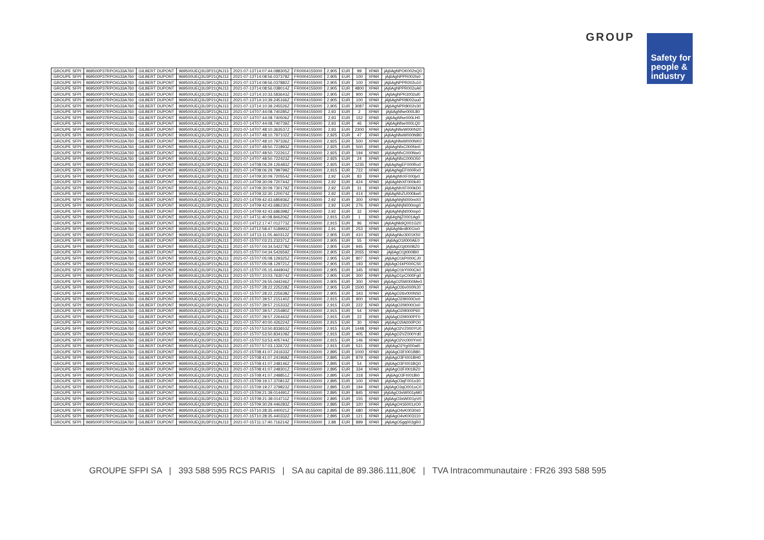GROUP
Safety for people & industry
| GROUPE SFPI | 969500P37RPOIG33A760 | GILBERT DUPONT | 969500UEQ3U3P21QNJ13 | 2021-07-13T14:07:44.088305Z | FR0004155000 | 2,905 | EUR | 99 | XPAR | jAj6AgNPOK002sQ0 |
| GROUPE SFPI | 969500P37RPOIG33A760 | GILBERT DUPONT | 969500UEQ3U3P21QNJ13 | 2021-07-13T14:08:56.037378Z | FR0004155000 | 2,905 | EUR | 100 | XPAR | jAj6AgNPPR002ts0 |
| GROUPE SFPI | 969500P37RPOIG33A760 | GILBERT DUPONT | 969500UEQ3U3P21QNJ13 | 2021-07-13T14:08:56.037882Z | FR0004155000 | 2,905 | EUR | 100 | XPAR | jAj6AgNPPR002u10 |
| GROUPE SFPI | 969500P37RPOIG33A760 | GILBERT DUPONT | 969500UEQ3U3P21QNJ13 | 2021-07-13T14:08:56.038014Z | FR0004155000 | 2,905 | EUR | 4800 | XPAR | jAj6AgNPPR002uA0 |
| GROUPE SFPI | 969500P37RPOIG33A760 | GILBERT DUPONT | 969500UEQ3U3P21QNJ13 | 2021-07-13T14:10:33.583643Z | FR0004155000 | 2,905 | EUR | 900 | XPAR | jAj6AgNPR3002ul0 |
| GROUPE SFPI | 969500P37RPOIG33A760 | GILBERT DUPONT | 969500UEQ3U3P21QNJ13 | 2021-07-13T14:10:39.245166Z | FR0004155000 | 2,905 | EUR | 100 | XPAR | jAj6AgNPR8002uu0 |
| GROUPE SFPI | 969500P37RPOIG33A760 | GILBERT DUPONT | 969500UEQ3U3P21QNJ13 | 2021-07-13T14:10:39.245526Z | FR0004155000 | 2,905 | EUR | 3087 | XPAR | jAj6AgNPR8002v30 |
| GROUPE SFPI | 969500P37RPOIG33A760 | GILBERT DUPONT | 969500UEQ3U3P21QNJ13 | 2021-07-14T07:44:08.740285Z | FR0004155000 | 2,93 | EUR | 2 | XPAR | jAj6AgNfse000L80 |
| GROUPE SFPI | 969500P37RPOIG33A760 | GILBERT DUPONT | 969500UEQ3U3P21QNJ13 | 2021-07-14T07:44:08.740506Z | FR0004155000 | 2,93 | EUR | 152 | XPAR | jAj6AgNfse000LH0 |
| GROUPE SFPI | 969500P37RPOIG33A760 | GILBERT DUPONT | 969500UEQ3U3P21QNJ13 | 2021-07-14T07:44:08.740739Z | FR0004155000 | 2,93 | EUR | 46 | XPAR | jAj6AgNfse000LQ0 |
| GROUPE SFPI | 969500P37RPOIG33A760 | GILBERT DUPONT | 969500UEQ3U3P21QNJ13 | 2021-07-14T07:48:10.363537Z | FR0004155000 | 2,93 | EUR | 2300 | XPAR | jAj6AgNfwW000N20 |
| GROUPE SFPI | 969500P37RPOIG33A760 | GILBERT DUPONT | 969500UEQ3U3P21QNJ13 | 2021-07-14T07:48:10.797102Z | FR0004155000 | 2,925 | EUR | 47 | XPAR | jAj6AgNfwW000NB0 |
| GROUPE SFPI | 969500P37RPOIG33A760 | GILBERT DUPONT | 969500UEQ3U3P21QNJ13 | 2021-07-14T07:48:10.797336Z | FR0004155000 | 2,925 | EUR | 500 | XPAR | jAj6AgNfwW000NK0 |
| GROUPE SFPI | 969500P37RPOIG33A760 | GILBERT DUPONT | 969500UEQ3U3P21QNJ13 | 2021-07-14T07:48:50.721893Z | FR0004155000 | 2,925 | EUR | 500 | XPAR | jAj6AgNfxC000Nn0 |
| GROUPE SFPI | 969500P37RPOIG33A760 | GILBERT DUPONT | 969500UEQ3U3P21QNJ13 | 2021-07-14T07:48:50.722261Z | FR0004155000 | 2,925 | EUR | 194 | XPAR | jAj6AgNfxC000Nw0 |
| GROUPE SFPI | 969500P37RPOIG33A760 | GILBERT DUPONT | 969500UEQ3U3P21QNJ13 | 2021-07-14T07:48:50.722423Z | FR0004155000 | 2,925 | EUR | 24 | XPAR | jAj6AgNfxC000O50 |
| GROUPE SFPI | 969500P37RPOIG33A760 | GILBERT DUPONT | 969500UEQ3U3P21QNJ13 | 2021-07-14T08:06:29.126483Z | FR0004155000 | 2,925 | EUR | 1235 | XPAR | jAj6AgNgEF000Ro0 |
| GROUPE SFPI | 969500P37RPOIG33A760 | GILBERT DUPONT | 969500UEQ3U3P21QNJ13 | 2021-07-14T08:06:29.799799Z | FR0004155000 | 2,915 | EUR | 722 | XPAR | jAj6AgNgEF000Rx0 |
| GROUPE SFPI | 969500P37RPOIG33A760 | GILBERT DUPONT | 969500UEQ3U3P21QNJ13 | 2021-07-14T09:30:09.720554Z | FR0004155000 | 2,92 | EUR | 83 | XPAR | jAj6AgNhXF000jv0 |
| GROUPE SFPI | 969500P37RPOIG33A760 | GILBERT DUPONT | 969500UEQ3U3P21QNJ13 | 2021-07-14T09:30:09.720744Z | FR0004155000 | 2,92 | EUR | 424 | XPAR | jAj6AgNhXF000k40 |
| GROUPE SFPI | 969500P37RPOIG33A760 | GILBERT DUPONT | 969500UEQ3U3P21QNJ13 | 2021-07-14T09:30:09.730179Z | FR0004155000 | 2,92 | EUR | 31 | XPAR | jAj6AgNhXF000kD0 |
| GROUPE SFPI | 969500P37RPOIG33A760 | GILBERT DUPONT | 969500UEQ3U3P21QNJ13 | 2021-07-14T09:32:30.120074Z | FR0004155000 | 2,92 | EUR | 414 | XPAR | jAj6AgNhZU000kw0 |
| GROUPE SFPI | 969500P37RPOIG33A760 | GILBERT DUPONT | 969500UEQ3U3P21QNJ13 | 2021-07-14T09:42:43.685936Z | FR0004155000 | 2,92 | EUR | 300 | XPAR | jAj6AgNhjN000mX0 |
| GROUPE SFPI | 969500P37RPOIG33A760 | GILBERT DUPONT | 969500UEQ3U3P21QNJ13 | 2021-07-14T09:42:43.686230Z | FR0004155000 | 2,92 | EUR | 276 | XPAR | jAj6AgNhjN000mg0 |
| GROUPE SFPI | 969500P37RPOIG33A760 | GILBERT DUPONT | 969500UEQ3U3P21QNJ13 | 2021-07-14T09:42:43.686398Z | FR0004155000 | 2,92 | EUR | 32 | XPAR | jAj6AgNhjN000mp0 |
| GROUPE SFPI | 969500P37RPOIG33A760 | GILBERT DUPONT | 969500UEQ3U3P21QNJ13 | 2021-07-14T11:40:08.846206Z | FR0004155000 | 2,915 | EUR | 1 | XPAR | jAj6AgNjZ0001Ag0 |
| GROUPE SFPI | 969500P37RPOIG33A760 | GILBERT DUPONT | 969500UEQ3U3P21QNJ13 | 2021-07-14T12:17:47.012773Z | FR0004155000 | 2,915 | EUR | 96 | XPAR | jAj6AgNk9Q001G20 |
| GROUPE SFPI | 969500P37RPOIG33A760 | GILBERT DUPONT | 969500UEQ3U3P21QNJ13 | 2021-07-14T12:58:47.518993Z | FR0004155000 | 2,91 | EUR | 253 | XPAR | jAj6AgNkn8001Io0 |
| GROUPE SFPI | 969500P37RPOIG33A760 | GILBERT DUPONT | 969500UEQ3U3P21QNJ13 | 2021-07-14T13:11:05.460312Z | FR0004155000 | 2,905 | EUR | 410 | XPAR | jAj6AgNkz3001K50 |
| GROUPE SFPI | 969500P37RPOIG33A760 | GILBERT DUPONT | 969500UEQ3U3P21QNJ13 | 2021-07-15T07:03:23.232371Z | FR0004155000 | 2,905 | EUR | 55 | XPAR | jAj6AgO1il000AE0 |
| GROUPE SFPI | 969500P37RPOIG33A760 | GILBERT DUPONT | 969500UEQ3U3P21QNJ13 | 2021-07-15T07:04:34.542278Z | FR0004155000 | 2,905 | EUR | 945 | XPAR | jAj6AgO1jt000BZ0 |
| GROUPE SFPI | 969500P37RPOIG33A760 | GILBERT DUPONT | 969500UEQ3U3P21QNJ13 | 2021-07-15T07:04:34.542659Z | FR0004155000 | 2,905 | EUR | 2055 | XPAR | jAj6AgO1jt000Bi0 |
| GROUPE SFPI | 969500P37RPOIG33A760 | GILBERT DUPONT | 969500UEQ3U3P21QNJ13 | 2021-07-15T07:05:08.129325Z | FR0004155000 | 2,905 | EUR | 807 | XPAR | jAj6AgO1kP000CJ0 |
| GROUPE SFPI | 969500P37RPOIG33A760 | GILBERT DUPONT | 969500UEQ3U3P21QNJ13 | 2021-07-15T07:05:08.129721Z | FR0004155000 | 2,905 | EUR | 193 | XPAR | jAj6AgO1kP000CS0 |
| GROUPE SFPI | 969500P37RPOIG33A760 | GILBERT DUPONT | 969500UEQ3U3P21QNJ13 | 2021-07-15T07:05:15.444904Z | FR0004155000 | 2,905 | EUR | 345 | XPAR | jAj6AgO1kY000Ck0 |
| GROUPE SFPI | 969500P37RPOIG33A760 | GILBERT DUPONT | 969500UEQ3U3P21QNJ13 | 2021-07-15T07:10:03.763074Z | FR0004155000 | 2,905 | EUR | 300 | XPAR | jAj6AgO1pC000Fg0 |
| GROUPE SFPI | 969500P37RPOIG33A760 | GILBERT DUPONT | 969500UEQ3U3P21QNJ13 | 2021-07-15T07:26:55.044246Z | FR0004155000 | 2,905 | EUR | 300 | XPAR | jAj6AgO25W000Me0 |
| GROUPE SFPI | 969500P37RPOIG33A760 | GILBERT DUPONT | 969500UEQ3U3P21QNJ13 | 2021-07-15T07:28:22.225228Z | FR0004155000 | 2,905 | EUR | 1500 | XPAR | jAj6AgO26v000NJ0 |
| GROUPE SFPI | 969500P37RPOIG33A760 | GILBERT DUPONT | 969500UEQ3U3P21QNJ13 | 2021-07-15T07:28:22.225638Z | FR0004155000 | 2,905 | EUR | 343 | XPAR | jAj6AgO26v000NS0 |
| GROUPE SFPI | 969500P37RPOIG33A760 | GILBERT DUPONT | 969500UEQ3U3P21QNJ13 | 2021-07-15T07:39:57.215140Z | FR0004155000 | 2,915 | EUR | 900 | XPAR | jAj6AgO2I9000Oo0 |
| GROUPE SFPI | 969500P37RPOIG33A760 | GILBERT DUPONT | 969500UEQ3U3P21QNJ13 | 2021-07-15T07:39:57.215333Z | FR0004155000 | 2,915 | EUR | 222 | XPAR | jAj6AgO2I9000Ox0 |
| GROUPE SFPI | 969500P37RPOIG33A760 | GILBERT DUPONT | 969500UEQ3U3P21QNJ13 | 2021-07-15T07:39:57.215480Z | FR0004155000 | 2,915 | EUR | 54 | XPAR | jAj6AgO2I9000P60 |
| GROUPE SFPI | 969500P37RPOIG33A760 | GILBERT DUPONT | 969500UEQ3U3P21QNJ13 | 2021-07-15T07:39:57.226443Z | FR0004155000 | 2,915 | EUR | 22 | XPAR | jAj6AgO2I9000PF0 |
| GROUPE SFPI | 969500P37RPOIG33A760 | GILBERT DUPONT | 969500UEQ3U3P21QNJ13 | 2021-07-15T07:40:00.426224Z | FR0004155000 | 2,915 | EUR | 30 | XPAR | jAj6AgO2IA000PO0 |
| GROUPE SFPI | 969500P37RPOIG33A760 | GILBERT DUPONT | 969500UEQ3U3P21QNJ13 | 2021-07-15T07:53:50.833653Z | FR0004155000 | 2,915 | EUR | 1448 | XPAR | jAj6AgO2VZ000YU0 |
| GROUPE SFPI | 969500P37RPOIG33A760 | GILBERT DUPONT | 969500UEQ3U3P21QNJ13 | 2021-07-15T07:53:50.834109Z | FR0004155000 | 2,915 | EUR | 405 | XPAR | jAj6AgO2VZ000Yd0 |
| GROUPE SFPI | 969500P37RPOIG33A760 | GILBERT DUPONT | 969500UEQ3U3P21QNJ13 | 2021-07-15T07:53:53.405744Z | FR0004155000 | 2,915 | EUR | 146 | XPAR | jAj6AgO2Vc000Ym0 |
| GROUPE SFPI | 969500P37RPOIG33A760 | GILBERT DUPONT | 969500UEQ3U3P21QNJ13 | 2021-07-15T07:57:03.132672Z | FR0004155000 | 2,915 | EUR | 531 | XPAR | jAj6AgO2Yg000aI0 |
| GROUPE SFPI | 969500P37RPOIG33A760 | GILBERT DUPONT | 969500UEQ3U3P21QNJ13 | 2021-07-15T08:41:07.241633Z | FR0004155000 | 2,895 | EUR | 1000 | XPAR | jAj6AgO3FI001B80 |
| GROUPE SFPI | 969500P37RPOIG33A760 | GILBERT DUPONT | 969500UEQ3U3P21QNJ13 | 2021-07-15T08:41:07.241968Z | FR0004155000 | 2,895 | EUR | 879 | XPAR | jAj6AgO3FI001BH0 |
| GROUPE SFPI | 969500P37RPOIG33A760 | GILBERT DUPONT | 969500UEQ3U3P21QNJ13 | 2021-07-15T08:41:07.248146Z | FR0004155000 | 2,895 | EUR | 54 | XPAR | jAj6AgO3FI001BQ0 |
| GROUPE SFPI | 969500P37RPOIG33A760 | GILBERT DUPONT | 969500UEQ3U3P21QNJ13 | 2021-07-15T08:41:07.248301Z | FR0004155000 | 2,895 | EUR | 334 | XPAR | jAj6AgO3FI001BZ0 |
| GROUPE SFPI | 969500P37RPOIG33A760 | GILBERT DUPONT | 969500UEQ3U3P21QNJ13 | 2021-07-15T08:41:07.248851Z | FR0004155000 | 2,895 | EUR | 318 | XPAR | jAj6AgO3FI001Bi0 |
| GROUPE SFPI | 969500P37RPOIG33A760 | GILBERT DUPONT | 969500UEQ3U3P21QNJ13 | 2021-07-15T09:19:17.370813Z | FR0004155000 | 2,895 | EUR | 100 | XPAR | jAj6AgO3qF001o30 |
| GROUPE SFPI | 969500P37RPOIG33A760 | GILBERT DUPONT | 969500UEQ3U3P21QNJ13 | 2021-07-15T09:19:27.379823Z | FR0004155000 | 2,895 | EUR | 194 | XPAR | jAj6AgO3qO001oC0 |
| GROUPE SFPI | 969500P37RPOIG33A760 | GILBERT DUPONT | 969500UEQ3U3P21QNJ13 | 2021-07-15T09:21:39.014491Z | FR0004155000 | 2,895 | EUR | 845 | XPAR | jAj6AgO3sW001pM0 |
| GROUPE SFPI | 969500P37RPOIG33A760 | GILBERT DUPONT | 969500UEQ3U3P21QNJ13 | 2021-07-15T09:21:39.014711Z | FR0004155000 | 2,895 | EUR | 155 | XPAR | jAj6AgO3sW001pV0 |
| GROUPE SFPI | 969500P37RPOIG33A760 | GILBERT DUPONT | 969500UEQ3U3P21QNJ13 | 2021-07-15T09:30:29.446283Z | FR0004155000 | 2,895 | EUR | 320 | XPAR | jAj6AgO416001zO0 |
| GROUPE SFPI | 969500P37RPOIG33A760 | GILBERT DUPONT | 969500UEQ3U3P21QNJ13 | 2021-07-15T10:28:35.440021Z | FR0004155000 | 2,895 | EUR | 680 | XPAR | jAj6AgO4vK0030s0 |
| GROUPE SFPI | 969500P37RPOIG33A760 | GILBERT DUPONT | 969500UEQ3U3P21QNJ13 | 2021-07-15T10:28:35.440332Z | FR0004155000 | 2,895 | EUR | 121 | XPAR | jAj6AgO4vK003110 |
| GROUPE SFPI | 969500P37RPOIG33A760 | GILBERT DUPONT | 969500UEQ3U3P21QNJ13 | 2021-07-15T11:17:40.716214Z | FR0004155000 | 2,88 | EUR | 899 | XPAR | jAj6AgO5gq003gR0 |
GROUPE SFPI SA | 393 588 595 RCS PARIS | SA au capital de 89.386.111,80€ | TVA Intracommunautaire : FR26 393 588 595